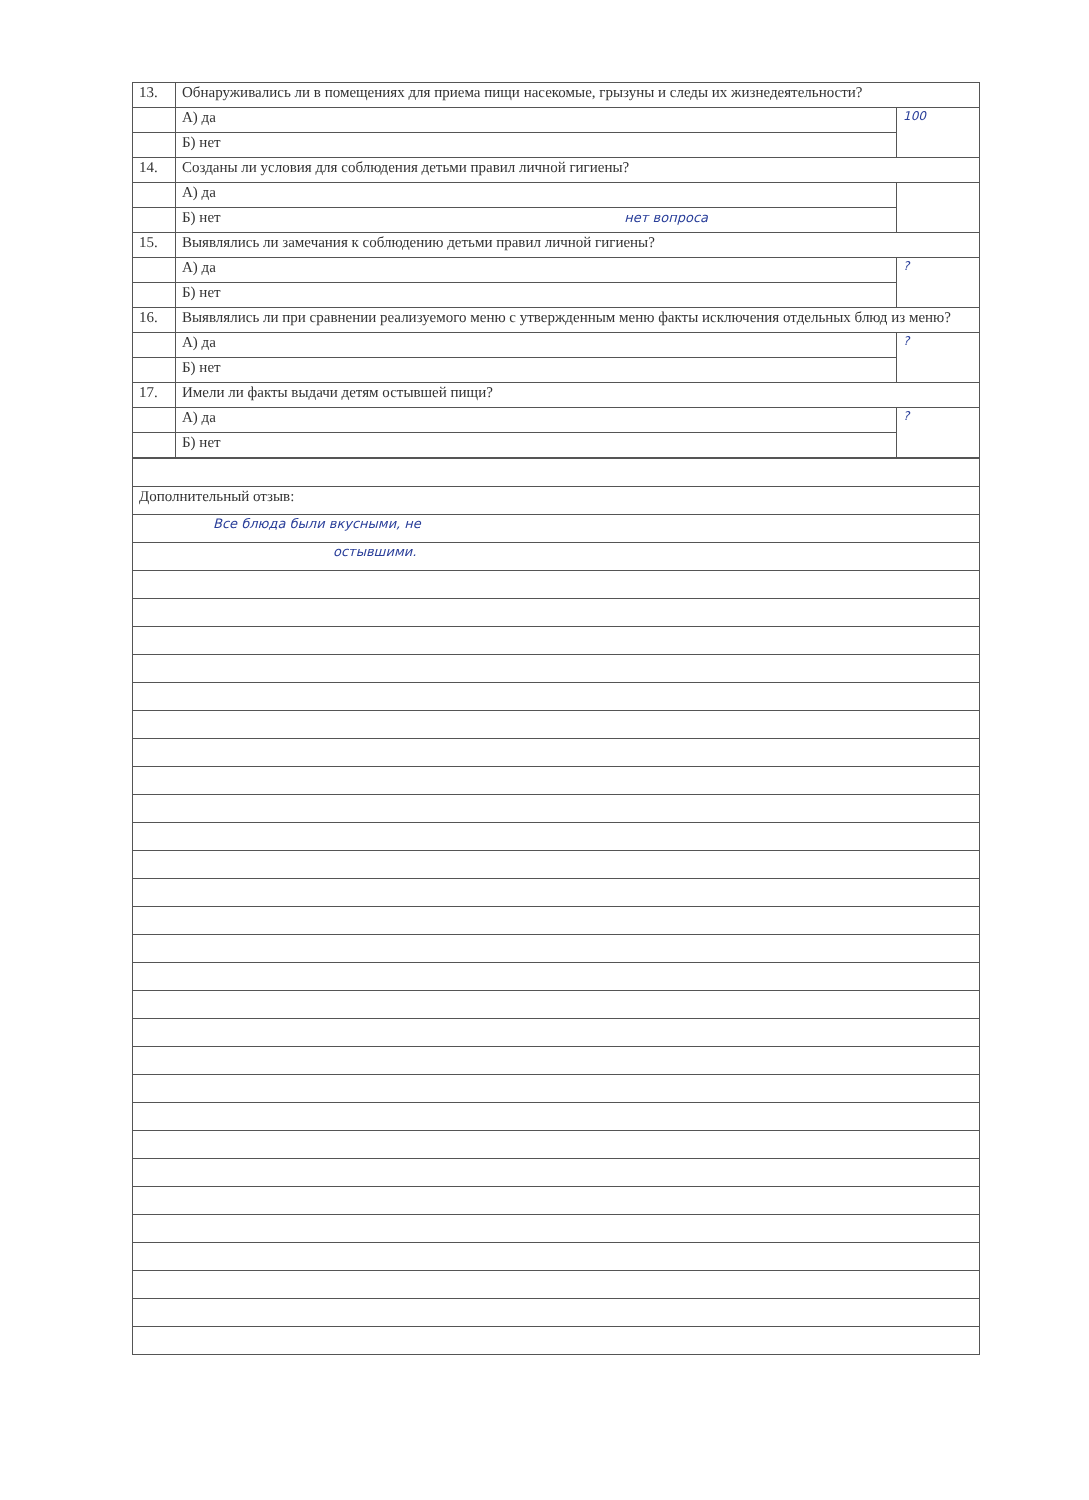| 13. | Обнаруживались ли в помещениях для приема пищи насекомые, грызуны и следы их жизнедеятельности? | |
| | А) да | 100 |
| | Б) нет | |
| 14. | Созданы ли условия для соблюдения детьми правил личной гигиены? | |
| | А) да | |
| | Б) нет нет вопроса | |
| 15. | Выявлялись ли замечания к соблюдению детьми правил личной гигиены? | |
| | А) да | ? |
| | Б) нет | |
| 16. | Выявлялись ли при сравнении реализуемого меню с утвержденным меню факты исключения отдельных блюд из меню? | |
| | А) да | ? |
| | Б) нет | |
| 17. | Имели ли факты выдачи детям остывшей пищи? | |
| | А) да | ? |
| | Б) нет | |
| Дополнительный отзыв: |
| Все блюда были вкусными, не |
| остывшими. |